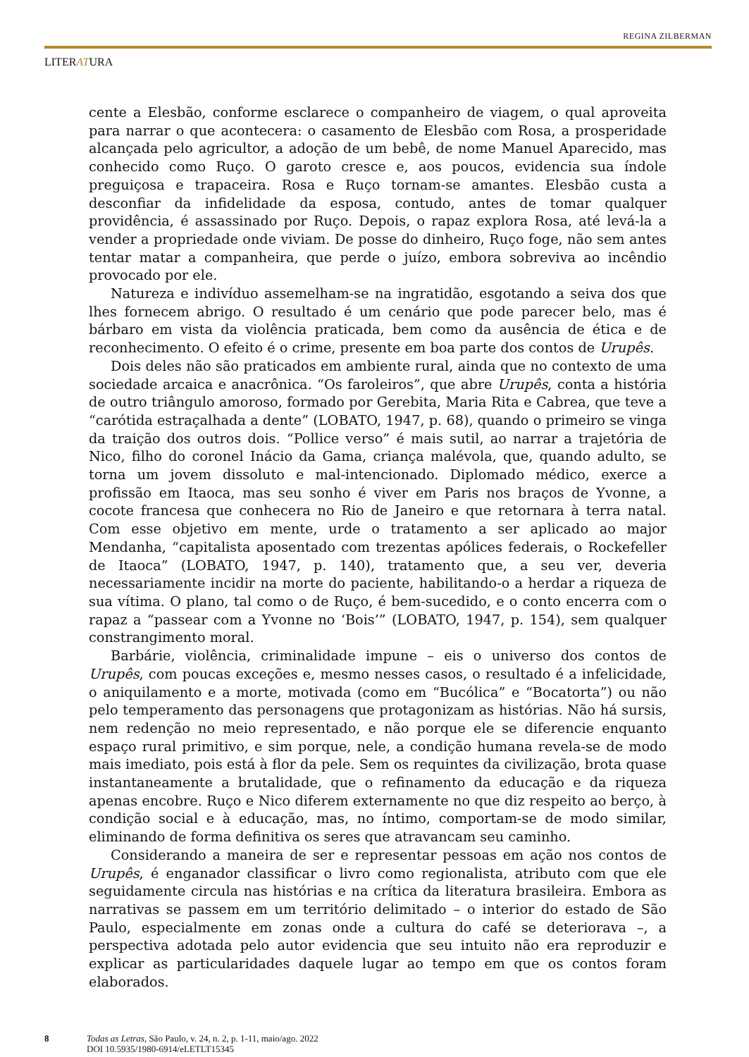REGINA ZILBERMAN
LITERATURA
cente a Elesbão, conforme esclarece o companheiro de viagem, o qual aproveita para narrar o que acontecera: o casamento de Elesbão com Rosa, a prosperidade alcançada pelo agricultor, a adoção de um bebê, de nome Manuel Aparecido, mas conhecido como Ruço. O garoto cresce e, aos poucos, evidencia sua índole preguiçosa e trapaceira. Rosa e Ruço tornam-se amantes. Elesbão custa a desconfiar da infidelidade da esposa, contudo, antes de tomar qualquer providência, é assassinado por Ruço. Depois, o rapaz explora Rosa, até levá-la a vender a propriedade onde viviam. De posse do dinheiro, Ruço foge, não sem antes tentar matar a companheira, que perde o juízo, embora sobreviva ao incêndio provocado por ele.
Natureza e indivíduo assemelham-se na ingratidão, esgotando a seiva dos que lhes fornecem abrigo. O resultado é um cenário que pode parecer belo, mas é bárbaro em vista da violência praticada, bem como da ausência de ética e de reconhecimento. O efeito é o crime, presente em boa parte dos contos de Urupês.
Dois deles não são praticados em ambiente rural, ainda que no contexto de uma sociedade arcaica e anacrônica. “Os faroleiros”, que abre Urupês, conta a história de outro triângulo amoroso, formado por Gerebita, Maria Rita e Cabrea, que teve a “carótida estraçalhada a dente” (LOBATO, 1947, p. 68), quando o primeiro se vinga da traição dos outros dois. “Pollice verso” é mais sutil, ao narrar a trajetória de Nico, filho do coronel Inácio da Gama, criança malévola, que, quando adulto, se torna um jovem dissoluto e mal-intencionado. Diplomado médico, exerce a profissão em Itaoca, mas seu sonho é viver em Paris nos braços de Yvonne, a cocote francesa que conhecera no Rio de Janeiro e que retornara à terra natal. Com esse objetivo em mente, urde o tratamento a ser aplicado ao major Mendanha, “capitalista aposentado com trezentas apólices federais, o Rockefeller de Itaoca” (LOBATO, 1947, p. 140), tratamento que, a seu ver, deveria necessariamente incidir na morte do paciente, habilitando-o a herdar a riqueza de sua vítima. O plano, tal como o de Ruço, é bem-sucedido, e o conto encerra com o rapaz a “passear com a Yvonne no ‘Bois’” (LOBATO, 1947, p. 154), sem qualquer constrangimento moral.
Barbárie, violência, criminalidade impune – eis o universo dos contos de Urupês, com poucas exceções e, mesmo nesses casos, o resultado é a infelicidade, o aniquilamento e a morte, motivada (como em “Bucólica” e “Bocatorta”) ou não pelo temperamento das personagens que protagonizam as histórias. Não há sursis, nem redenção no meio representado, e não porque ele se diferencie enquanto espaço rural primitivo, e sim porque, nele, a condição humana revela-se de modo mais imediato, pois está à flor da pele. Sem os requintes da civilização, brota quase instantaneamente a brutalidade, que o refinamento da educação e da riqueza apenas encobre. Ruço e Nico diferem externamente no que diz respeito ao berço, à condição social e à educação, mas, no íntimo, comportam-se de modo similar, eliminando de forma definitiva os seres que atravancam seu caminho.
Considerando a maneira de ser e representar pessoas em ação nos contos de Urupês, é enganador classificar o livro como regionalista, atributo com que ele seguidamente circula nas histórias e na crítica da literatura brasileira. Embora as narrativas se passem em um território delimitado – o interior do estado de São Paulo, especialmente em zonas onde a cultura do café se deteriorava –, a perspectiva adotada pelo autor evidencia que seu intuito não era reproduzir e explicar as particularidades daquele lugar ao tempo em que os contos foram elaborados.
8 Todas as Letras, São Paulo, v. 24, n. 2, p. 1-11, maio/ago. 2022
DOI 10.5935/1980-6914/eLETLT15345